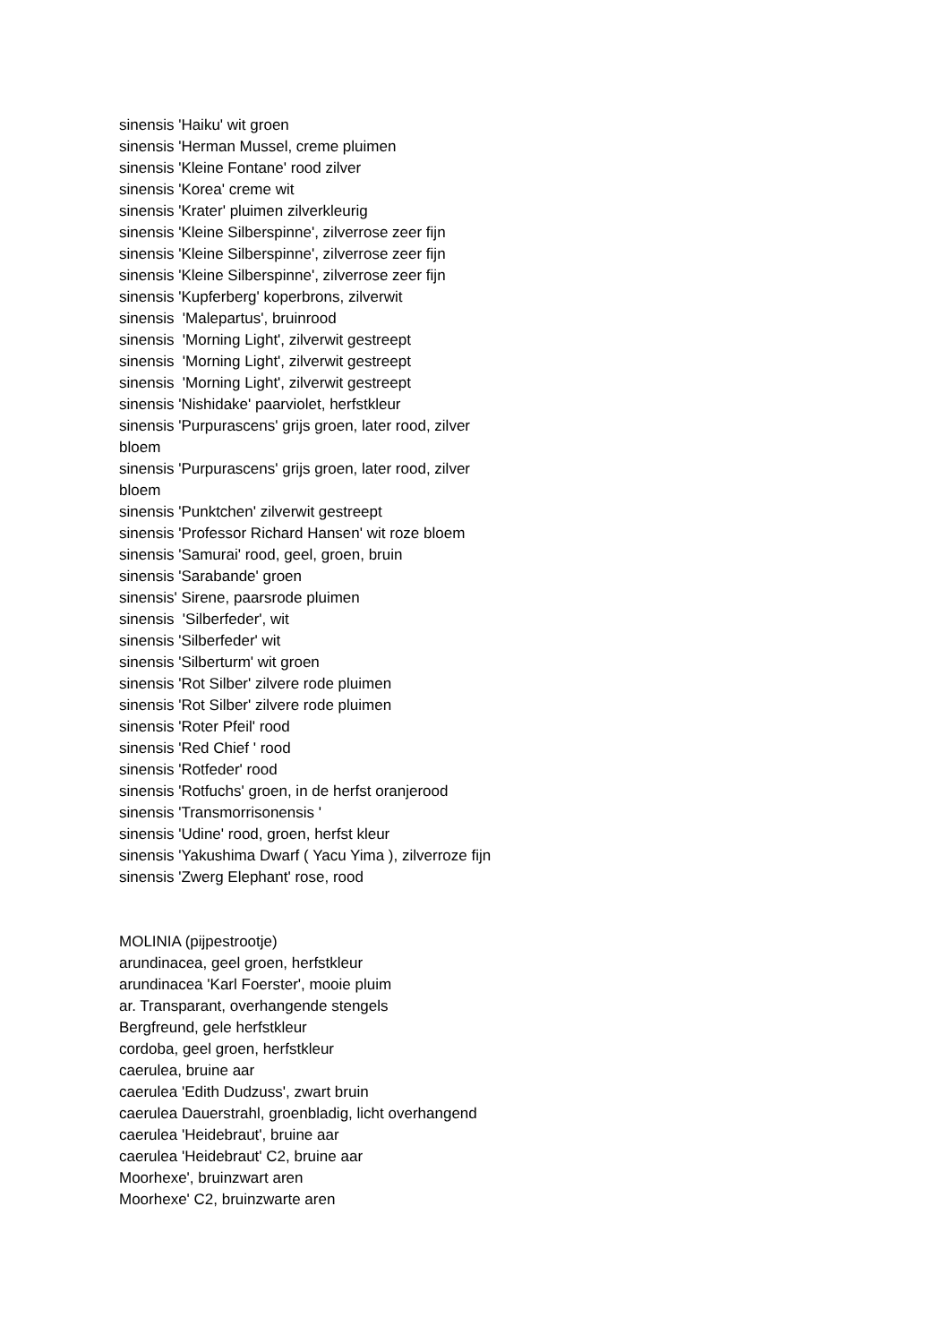sinensis 'Haiku' wit groen
sinensis 'Herman Mussel, creme pluimen
sinensis 'Kleine Fontane' rood zilver
sinensis 'Korea' creme wit
sinensis 'Krater' pluimen zilverkleurig
sinensis 'Kleine Silberspinne', zilverrose zeer fijn
sinensis 'Kleine Silberspinne', zilverrose zeer fijn
sinensis 'Kleine Silberspinne', zilverrose zeer fijn
sinensis 'Kupferberg' koperbrons, zilverwit
sinensis 'Malepartus', bruinrood
sinensis 'Morning Light', zilverwit gestreept
sinensis 'Morning Light', zilverwit gestreept
sinensis 'Morning Light', zilverwit gestreept
sinensis 'Nishidake' paarviolet, herfstkleur
sinensis 'Purpurascens' grijs groen, later rood, zilver bloem
sinensis 'Purpurascens' grijs groen, later rood, zilver bloem
sinensis 'Punktchen' zilverwit gestreept
sinensis 'Professor Richard Hansen' wit roze bloem
sinensis 'Samurai' rood, geel, groen, bruin
sinensis 'Sarabande' groen
sinensis' Sirene, paarsrode pluimen
sinensis 'Silberfeder', wit
sinensis 'Silberfeder' wit
sinensis 'Silberturm' wit groen
sinensis 'Rot Silber' zilvere rode pluimen
sinensis 'Rot Silber' zilvere rode pluimen
sinensis 'Roter Pfeil' rood
sinensis 'Red Chief ' rood
sinensis 'Rotfeder' rood
sinensis 'Rotfuchs' groen, in de herfst oranjerood
sinensis 'Transmorrisonensis '
sinensis 'Udine' rood, groen, herfst kleur
sinensis 'Yakushima Dwarf ( Yacu Yima ), zilverroze fijn
sinensis 'Zwerg Elephant' rose, rood
MOLINIA (pijpestrootje)
arundinacea, geel groen, herfstkleur
arundinacea 'Karl Foerster', mooie pluim
ar. Transparant, overhangende stengels
Bergfreund, gele herfstkleur
cordoba, geel groen, herfstkleur
caerulea, bruine aar
caerulea 'Edith Dudzuss', zwart bruin
caerulea Dauerstrahl, groenbladig, licht overhangend
caerulea 'Heidebraut', bruine aar
caerulea 'Heidebraut' C2, bruine aar
Moorhexe', bruinzwart aren
Moorhexe' C2, bruinzwarte aren